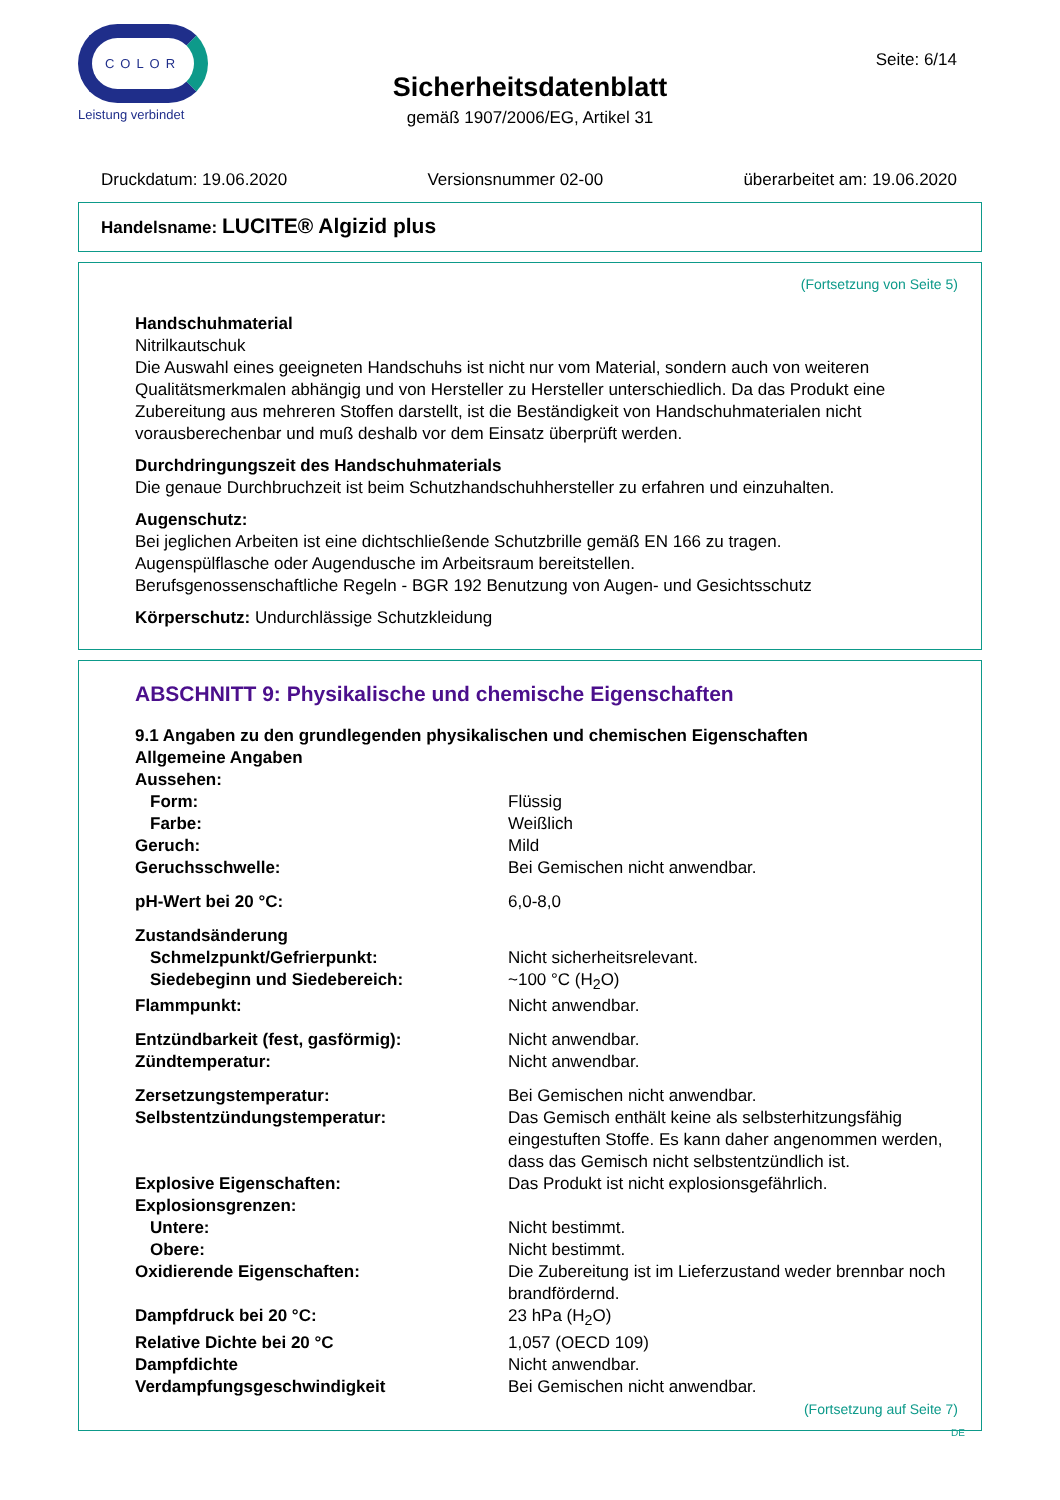COLOR
Leistung verbindet
Seite: 6/14
Sicherheitsdatenblatt
gemäß 1907/2006/EG, Artikel 31
Druckdatum: 19.06.2020 Versionsnummer 02-00 überarbeitet am: 19.06.2020
Handelsname: LUCITE® Algizid plus
(Fortsetzung von Seite 5)
Handschuhmaterial
Nitrilkautschuk
Die Auswahl eines geeigneten Handschuhs ist nicht nur vom Material, sondern auch von weiteren Qualitätsmerkmalen abhängig und von Hersteller zu Hersteller unterschiedlich. Da das Produkt eine Zubereitung aus mehreren Stoffen darstellt, ist die Beständigkeit von Handschuhmaterialen nicht vorausberechenbar und muß deshalb vor dem Einsatz überprüft werden.
Durchdringungszeit des Handschuhmaterials
Die genaue Durchbruchzeit ist beim Schutzhandschuhhersteller zu erfahren und einzuhalten.
Augenschutz:
Bei jeglichen Arbeiten ist eine dichtschließende Schutzbrille gemäß EN 166 zu tragen.
Augenspülflasche oder Augendusche im Arbeitsraum bereitstellen.
Berufsgenossenschaftliche Regeln - BGR 192 Benutzung von Augen- und Gesichtsschutz
Körperschutz: Undurchlässige Schutzkleidung
ABSCHNITT 9: Physikalische und chemische Eigenschaften
| 9.1 Angaben zu den grundlegenden physikalischen und chemischen Eigenschaften | |
| Allgemeine Angaben | |
| Aussehen: | |
| Form: | Flüssig |
| Farbe: | Weißlich |
| Geruch: | Mild |
| Geruchsschwelle: | Bei Gemischen nicht anwendbar. |
| pH-Wert bei 20 °C: | 6,0-8,0 |
| Zustandsänderung | |
| Schmelzpunkt/Gefrierpunkt: | Nicht sicherheitsrelevant. |
| Siedebeginn und Siedebereich: | ~100 °C (H<sub>2</sub>O) |
| Flammpunkt: | Nicht anwendbar. |
| Entzündbarkeit (fest, gasförmig): | Nicht anwendbar. |
| Zündtemperatur: | Nicht anwendbar. |
| Zersetzungstemperatur: | Bei Gemischen nicht anwendbar. |
| Selbstentzündungstemperatur: | Das Gemisch enthält keine als selbsterhitzungsfähig eingestuften Stoffe. Es kann daher angenommen werden, dass das Gemisch nicht selbstentzündlich ist. |
| Explosive Eigenschaften: | Das Produkt ist nicht explosionsgefährlich. |
| Explosionsgrenzen: | |
| Untere: | Nicht bestimmt. |
| Obere: | Nicht bestimmt. |
| Oxidierende Eigenschaften: | Die Zubereitung ist im Lieferzustand weder brennbar noch brandfördernd. |
| Dampfdruck bei 20 °C: | 23 hPa (H<sub>2</sub>O) |
| Relative Dichte bei 20 °C | 1,057 (OECD 109) |
| Dampfdichte | Nicht anwendbar. |
| Verdampfungsgeschwindigkeit | Bei Gemischen nicht anwendbar. |
(Fortsetzung auf Seite 7)
DE